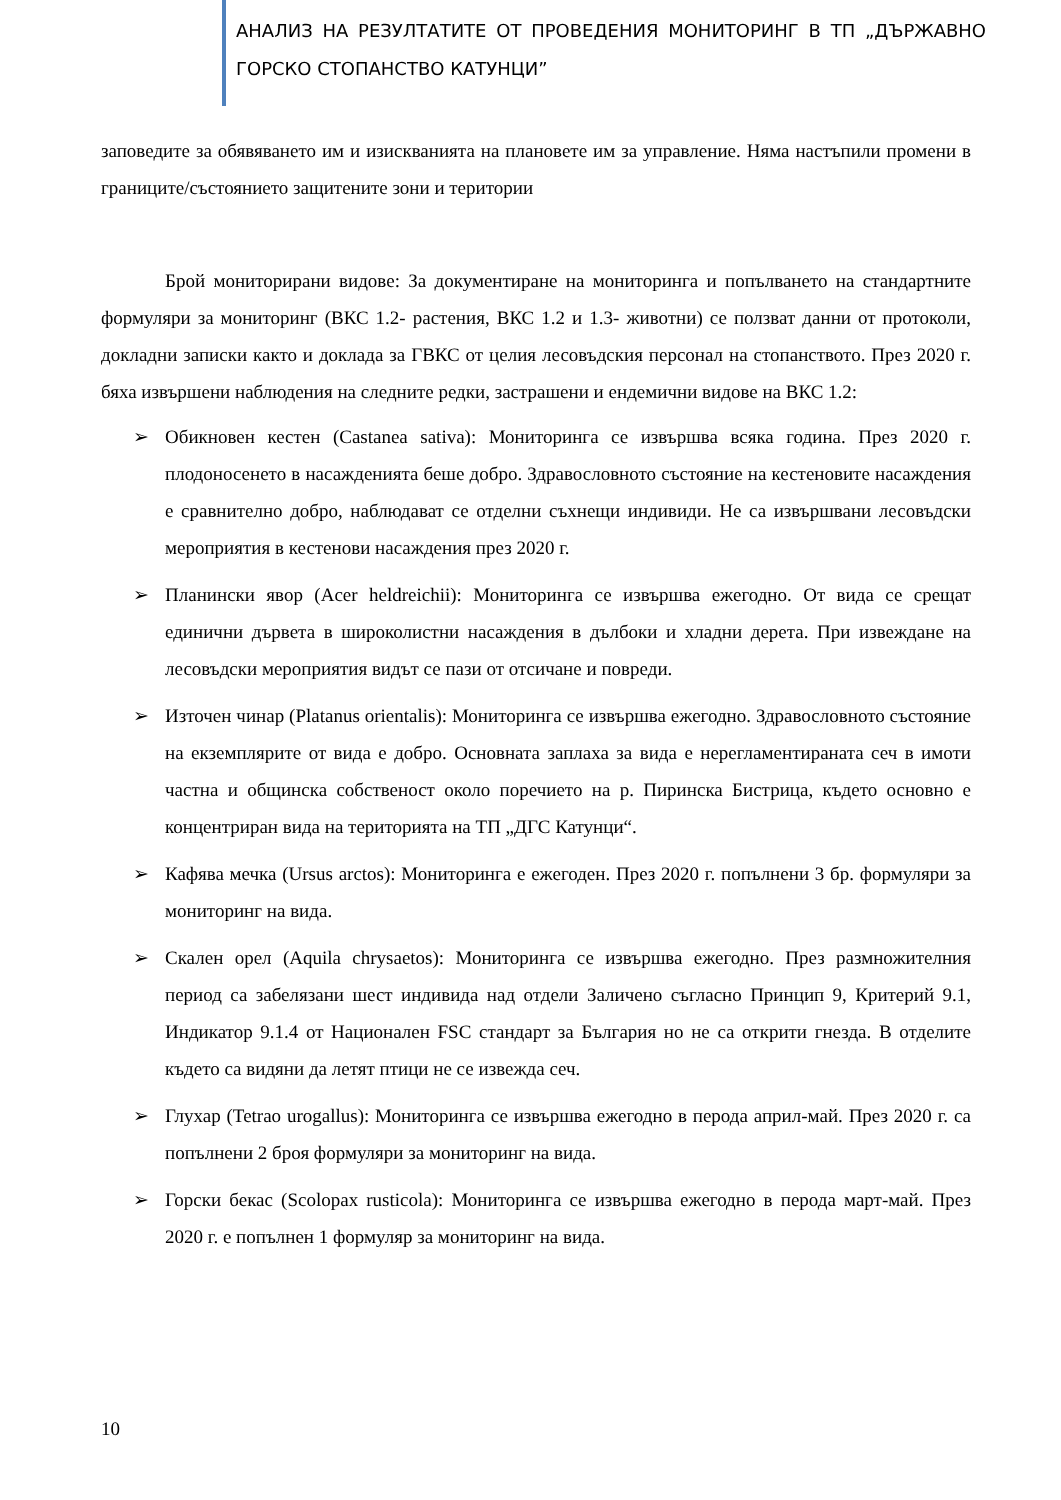АНАЛИЗ НА РЕЗУЛТАТИТЕ ОТ ПРОВЕДЕНИЯ МОНИТОРИНГ В ТП „ДЪРЖАВНО ГОРСКО СТОПАНСТВО КАТУНЦИ”
заповедите за обявяването им и изискванията на плановете им за управление. Няма настъпили промени в границите/състоянието защитените зони и територии
Брой мониторирани видове: За документиране на мониторинга и попълването на стандартните формуляри за мониторинг (ВКС 1.2- растения, ВКС 1.2 и 1.3- животни) се ползват данни от протоколи, докладни записки както и доклада за ГВКС от целия лесовъдския персонал на стопанството. През 2020 г. бяха извършени наблюдения на следните редки, застрашени и ендемични видове на ВКС 1.2:
➢ Обикновен кестен (Castanea sativa): Мониторинга се извършва всяка година. През 2020 г. плодоносенето в насажденията беше добро. Здравословното състояние на кестеновите насаждения е сравнително добро, наблюдават се отделни съхнещи индивиди. Не са извършвани лесовъдски мероприятия в кестенови насаждения през 2020 г.
➢ Планински явор (Acer heldreichii): Мониторинга се извършва ежегодно. От вида се срещат единични дървета в широколистни насаждения в дълбоки и хладни дерета. При извеждане на лесовъдски мероприятия видът се пази от отсичане и повреди.
➢ Източен чинар (Platanus orientalis): Мониторинга се извършва ежегодно. Здравословното състояние на екземплярите от вида е добро. Основната заплаха за вида е нерегламентираната сеч в имоти частна и общинска собственост около поречието на р. Пиринска Бистрица, където основно е концентриран вида на територията на ТП „ДГС Катунци“.
➢ Кафява мечка (Ursus arctos): Мониторинга е ежегоден. През 2020 г. попълнени 3 бр. формуляри за мониторинг на вида.
➢ Скален орел (Aquila chrysaetos): Мониторинга се извършва ежегодно. През размножителния период са забелязани шест индивида над отдели Заличено съгласно Принцип 9, Критерий 9.1, Индикатор 9.1.4 от Национален FSC стандарт за България но не са открити гнезда. В отделите където са видяни да летят птици не се извежда сеч.
➢ Глухар (Tetrao urogallus): Мониторинга се извършва ежегодно в перода април-май. През 2020 г. са попълнени 2 броя формуляри за мониторинг на вида.
➢ Горски бекас (Scolopax rusticola): Мониторинга се извършва ежегодно в перода март-май. През 2020 г. е попълнен 1 формуляр за мониторинг на вида.
10